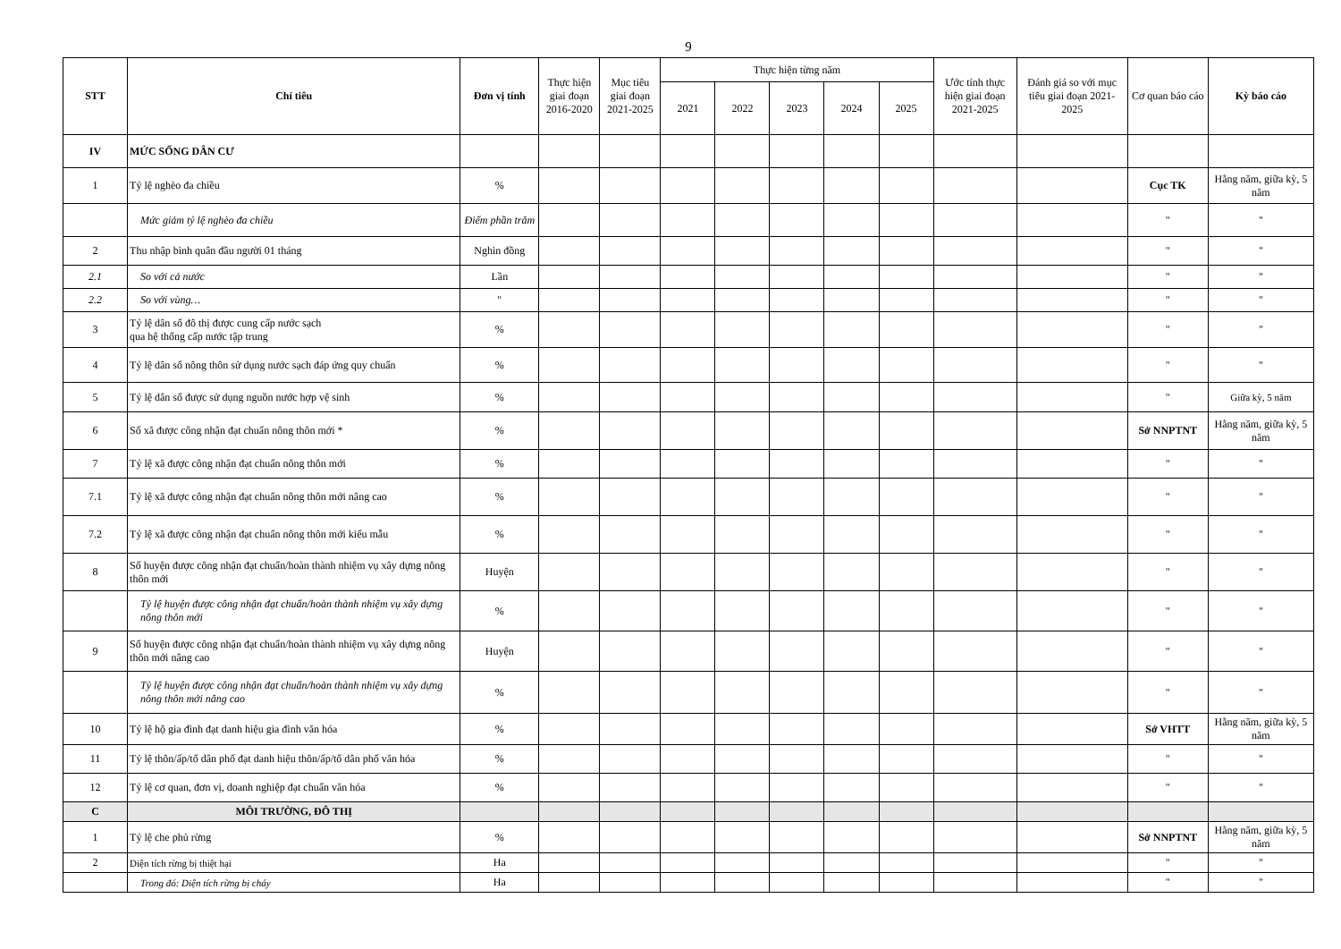9
| STT | Chỉ tiêu | Đơn vị tính | Thực hiện giai đoạn 2016-2020 | Mục tiêu giai đoạn 2021-2025 | Thực hiện từng năm | | | | | Ước tính thực hiện giai đoạn 2021-2025 | Đánh giá so với mục tiêu giai đoạn 2021-2025 | Cơ quan báo cáo | Kỳ báo cáo |
| --- | --- | --- | --- | --- | --- | --- | --- | --- | --- | --- | --- | --- | --- |
| | | | | | 2021 | 2022 | 2023 | 2024 | 2025 | | | | |
| IV | MỨC SỐNG DÂN CƯ | | | | | | | | | | | | |
| 1 | Tỷ lệ nghèo đa chiều | % | | | | | | | | | | Cục TK | Hằng năm, giữa kỳ, 5 năm |
| | Mức giảm tỷ lệ nghèo đa chiều | Điểm phần trăm | | | | | | | | | | " | " |
| 2 | Thu nhập bình quân đầu người 01 tháng | Nghìn đồng | | | | | | | | | | " | " |
| 2.1 | So với cả nước | Lần | | | | | | | | | | " | " |
| 2.2 | So với vùng… | " | | | | | | | | | | " | " |
| 3 | Tỷ lệ dân số đô thị được cung cấp nước sạch qua hệ thống cấp nước tập trung | % | | | | | | | | | | " | " |
| 4 | Tỷ lệ dân số nông thôn sử dụng nước sạch đáp ứng quy chuẩn | % | | | | | | | | | | " | " |
| 5 | Tỷ lệ dân số được sử dụng nguồn nước hợp vệ sinh | % | | | | | | | | | | " | Giữa kỳ, 5 năm |
| 6 | Số xã được công nhận đạt chuẩn nông thôn mới * | % | | | | | | | | | | Sở NNPTNT | Hằng năm, giữa kỳ, 5 năm |
| 7 | Tỷ lệ xã được công nhận đạt chuẩn nông thôn mới | % | | | | | | | | | | " | " |
| 7.1 | Tỷ lệ xã được công nhận đạt chuẩn nông thôn mới nâng cao | % | | | | | | | | | | " | " |
| 7.2 | Tỷ lệ xã được công nhận đạt chuẩn nông thôn mới kiểu mẫu | % | | | | | | | | | | " | " |
| 8 | Số huyện được công nhận đạt chuẩn/hoàn thành nhiệm vụ xây dựng nông thôn mới | Huyện | | | | | | | | | | " | " |
| | Tỷ lệ huyện được công nhận đạt chuẩn/hoàn thành nhiệm vụ xây dựng nông thôn mới | % | | | | | | | | | | " | " |
| 9 | Số huyện được công nhận đạt chuẩn/hoàn thành nhiệm vụ xây dựng nông thôn mới nâng cao | Huyện | | | | | | | | | | " | " |
| | Tỷ lệ huyện được công nhận đạt chuẩn/hoàn thành nhiệm vụ xây dựng nông thôn mới nâng cao | % | | | | | | | | | | " | " |
| 10 | Tỷ lệ hộ gia đình đạt danh hiệu gia đình văn hóa | % | | | | | | | | | | Sở VHTT | Hằng năm, giữa kỳ, 5 năm |
| 11 | Tỷ lệ thôn/ấp/tổ dân phố đạt danh hiệu thôn/ấp/tổ dân phố văn hóa | % | | | | | | | | | | " | " |
| 12 | Tỷ lệ cơ quan, đơn vị, doanh nghiệp đạt chuẩn văn hóa | % | | | | | | | | | | " | " |
| C | MÔI TRƯỜNG, ĐÔ THỊ | | | | | | | | | | | | |
| 1 | Tỷ lệ che phủ rừng | % | | | | | | | | | | Sở NNPTNT | Hằng năm, giữa kỳ, 5 năm |
| 2 | Diện tích rừng bị thiệt hại | Ha | | | | | | | | | | " | " |
| | Trong đó: Diện tích rừng bị cháy | Ha | | | | | | | | | | " | " |